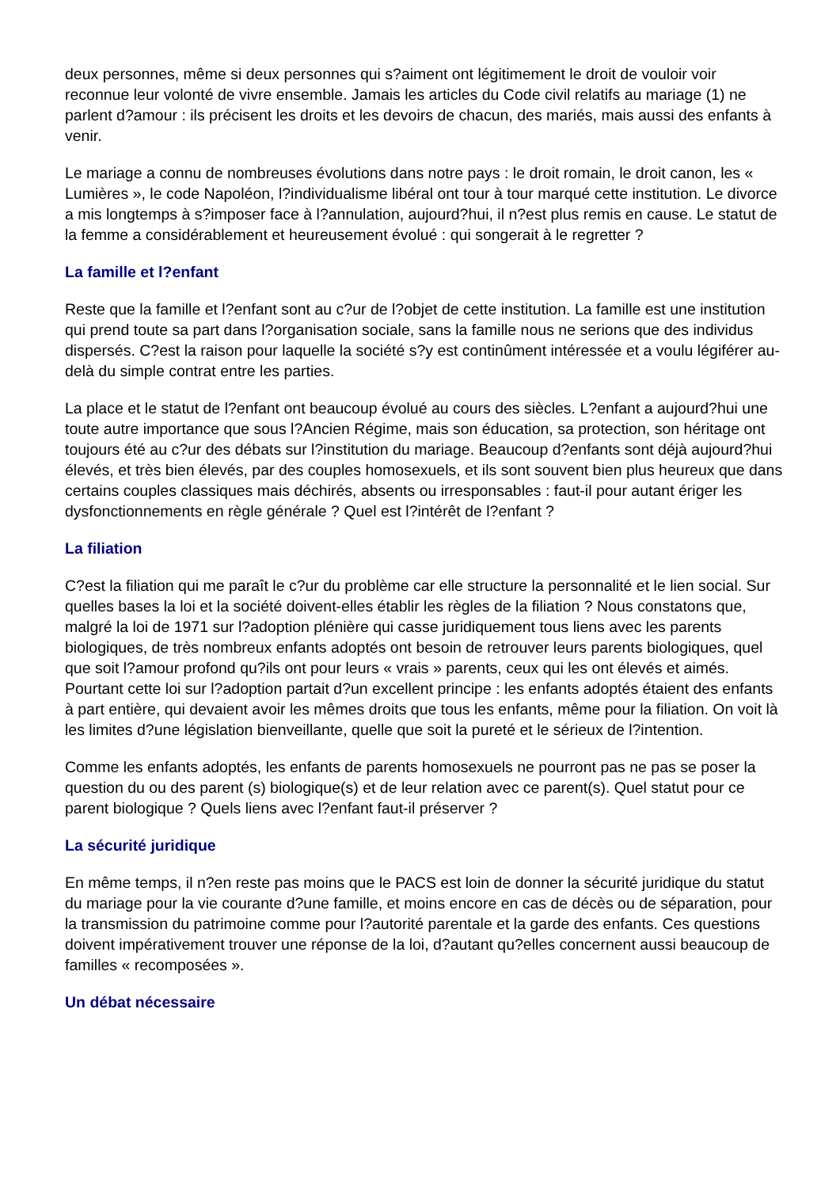deux personnes, même si deux personnes qui s?aiment ont légitimement le droit de vouloir voir reconnue leur volonté de vivre ensemble. Jamais les articles du Code civil relatifs au mariage (1) ne parlent d?amour : ils précisent les droits et les devoirs de chacun, des mariés, mais aussi des enfants à venir.
Le mariage a connu de nombreuses évolutions dans notre pays : le droit romain, le droit canon, les « Lumières », le code Napoléon, l?individualisme libéral ont tour à tour marqué cette institution. Le divorce a mis longtemps à s?imposer face à l?annulation, aujourd?hui, il n?est plus remis en cause. Le statut de la femme a considérablement et heureusement évolué : qui songerait à le regretter ?
La famille et l?enfant
Reste que la famille et l?enfant sont au c?ur de l?objet de cette institution. La famille est une institution qui prend toute sa part dans l?organisation sociale, sans la famille nous ne serions que des individus dispersés. C?est la raison pour laquelle la société s?y est continûment intéressée et a voulu légiférer au-delà du simple contrat entre les parties.
La place et le statut de l?enfant ont beaucoup évolué au cours des siècles. L?enfant a aujourd?hui une toute autre importance que sous l?Ancien Régime, mais son éducation, sa protection, son héritage ont toujours été au c?ur des débats sur l?institution du mariage. Beaucoup d?enfants sont déjà aujourd?hui élevés, et très bien élevés, par des couples homosexuels, et ils sont souvent bien plus heureux que dans certains couples classiques mais déchirés, absents ou irresponsables : faut-il pour autant ériger les dysfonctionnements en règle générale ? Quel est l?intérêt de l?enfant ?
La filiation
C?est la filiation qui me paraît le c?ur du problème car elle structure la personnalité et le lien social. Sur quelles bases la loi et la société doivent-elles établir les règles de la filiation ? Nous constatons que, malgré la loi de 1971 sur l?adoption plénière qui casse juridiquement tous liens avec les parents biologiques, de très nombreux enfants adoptés ont besoin de retrouver leurs parents biologiques, quel que soit l?amour profond qu?ils ont pour leurs « vrais » parents, ceux qui les ont élevés et aimés. Pourtant cette loi sur l?adoption partait d?un excellent principe : les enfants adoptés étaient des enfants à part entière, qui devaient avoir les mêmes droits que tous les enfants, même pour la filiation. On voit là les limites d?une législation bienveillante, quelle que soit la pureté et le sérieux de l?intention.
Comme les enfants adoptés, les enfants de parents homosexuels ne pourront pas ne pas se poser la question du ou des parent (s) biologique(s) et de leur relation avec ce parent(s). Quel statut pour ce parent biologique ? Quels liens avec l?enfant faut-il préserver ?
La sécurité juridique
En même temps, il n?en reste pas moins que le PACS est loin de donner la sécurité juridique du statut du mariage pour la vie courante d?une famille, et moins encore en cas de décès ou de séparation, pour la transmission du patrimoine comme pour l?autorité parentale et la garde des enfants. Ces questions doivent impérativement trouver une réponse de la loi, d?autant qu?elles concernent aussi beaucoup de familles « recomposées ».
Un débat nécessaire